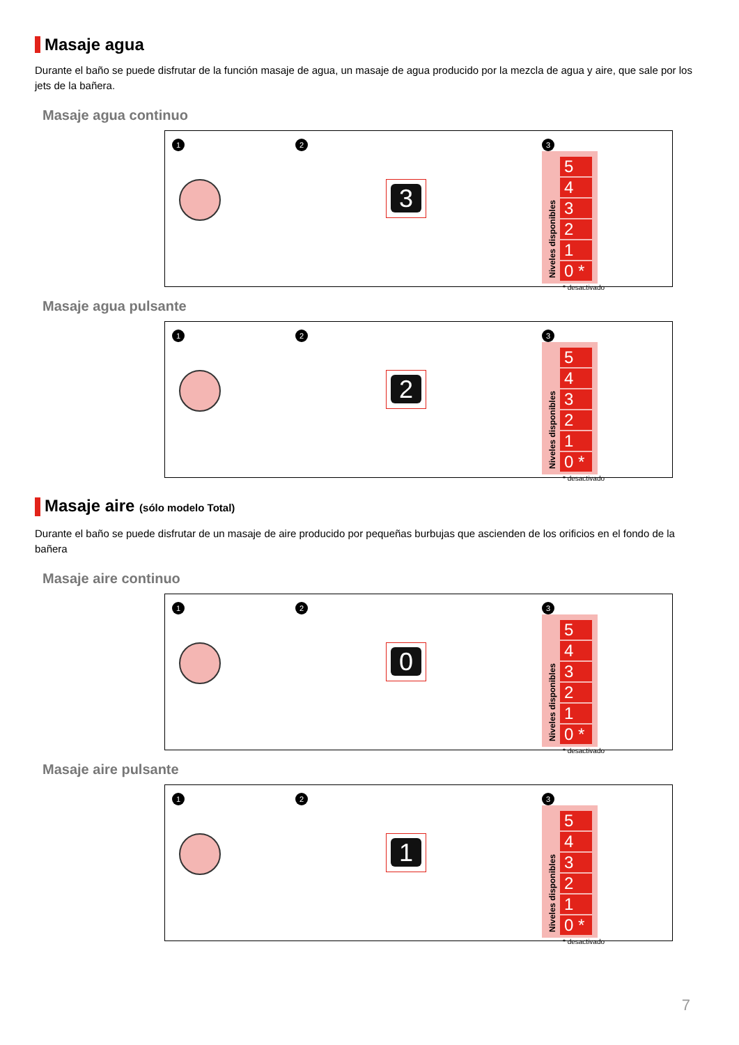Masaje agua
Durante el baño se puede disfrutar de la función masaje de agua, un masaje de agua producido por la mezcla de agua y aire, que sale por los jets de la bañera.
Masaje agua continuo
1 2
3
3
Niveles disponibles
5
4
3
2
1
0 *
* desactivado
Masaje agua pulsante
1 2
2
3
Niveles disponibles
5
4
3
2
1
0 *
* desactivado
Masaje aire (sólo modelo Total)
Durante el baño se puede disfrutar de un masaje de aire producido por pequeñas burbujas que ascienden de los orificios en el fondo de la bañera
Masaje aire continuo
1 2
0
3
Niveles disponibles
5
4
3
2
1
0 *
* desactivado
Masaje aire pulsante
1 2
1
3
Niveles disponibles
5
4
3
2
1
0 *
* desactivado
7